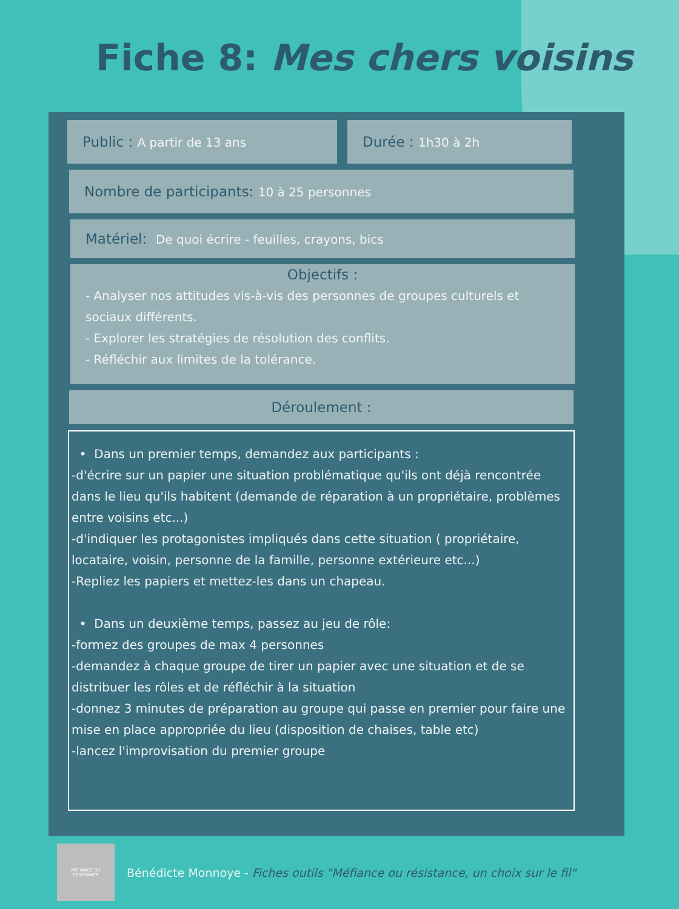Fiche 8: Mes chers voisins
Public : A partir de 13 ans
Durée : 1h30 à 2h
Nombre de participants: 10 à 25 personnes
Matériel: De quoi écrire - feuilles, crayons, bics
Objectifs :
- Analyser nos attitudes vis-à-vis des personnes de groupes culturels et sociaux différents.
- Explorer les stratégies de résolution des conflits.
- Réfléchir aux limites de la tolérance.
Déroulement :
• Dans un premier temps, demandez aux participants :
-d'écrire sur un papier une situation problématique qu'ils ont déjà rencontrée dans le lieu qu'ils habitent (demande de réparation à un propriétaire, problèmes entre voisins etc...)
-d'indiquer les protagonistes impliqués dans cette situation ( propriétaire, locataire, voisin, personne de la famille, personne extérieure etc...)
-Repliez les papiers et mettez-les dans un chapeau.
• Dans un deuxième temps, passez au jeu de rôle:
-formez des groupes de max 4 personnes
-demandez à chaque groupe de tirer un papier avec une situation et de se distribuer les rôles et de réfléchir à la situation
-donnez 3 minutes de préparation au groupe qui passe en premier pour faire une mise en place appropriée du lieu (disposition de chaises, table etc)
-lancez l'improvisation du premier groupe
MÉFIANCE OU
RÉSISTANCE
Bénédicte Monnoye - Fiches outils "Méfiance ou résistance, un choix sur le fil"